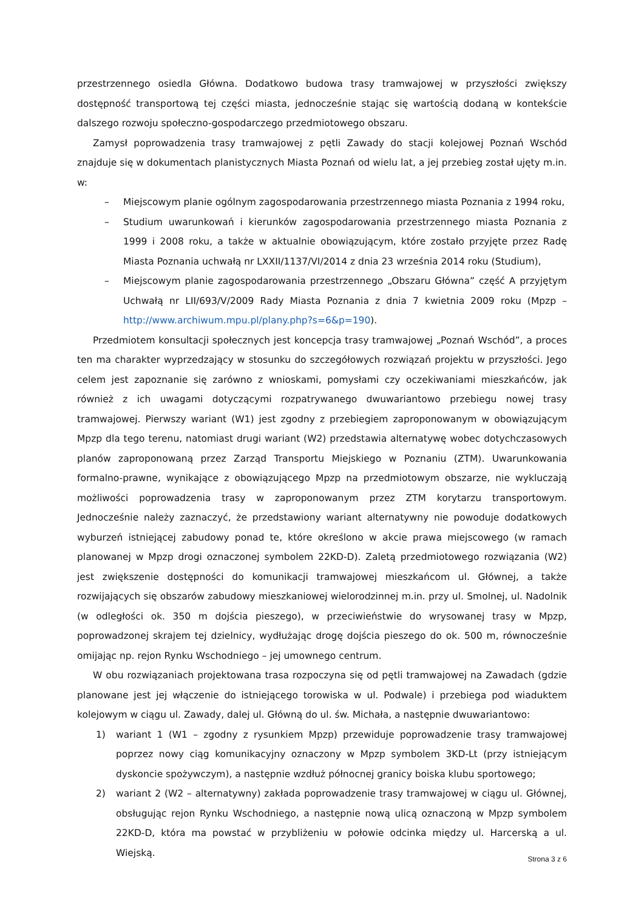przestrzennego osiedla Główna. Dodatkowo budowa trasy tramwajowej w przyszłości zwiększy dostępność transportową tej części miasta, jednocześnie stając się wartością dodaną w kontekście dalszego rozwoju społeczno-gospodarczego przedmiotowego obszaru.
Zamysł poprowadzenia trasy tramwajowej z pętli Zawady do stacji kolejowej Poznań Wschód znajduje się w dokumentach planistycznych Miasta Poznań od wielu lat, a jej przebieg został ujęty m.in. w:
– Miejscowym planie ogólnym zagospodarowania przestrzennego miasta Poznania z 1994 roku,
– Studium uwarunkowań i kierunków zagospodarowania przestrzennego miasta Poznania z 1999 i 2008 roku, a także w aktualnie obowiązującym, które zostało przyjęte przez Radę Miasta Poznania uchwałą nr LXXII/1137/VI/2014 z dnia 23 września 2014 roku (Studium),
– Miejscowym planie zagospodarowania przestrzennego „Obszaru Główna” część A przyjętym Uchwałą nr LII/693/V/2009 Rady Miasta Poznania z dnia 7 kwietnia 2009 roku (Mpzp – http://www.archiwum.mpu.pl/plany.php?s=6&p=190).
Przedmiotem konsultacji społecznych jest koncepcja trasy tramwajowej „Poznań Wschód”, a proces ten ma charakter wyprzedzający w stosunku do szczegółowych rozwiązań projektu w przyszłości. Jego celem jest zapoznanie się zarówno z wnioskami, pomysłami czy oczekiwaniami mieszkańców, jak również z ich uwagami dotyczącymi rozpatrywanego dwuwariantowo przebiegu nowej trasy tramwajowej. Pierwszy wariant (W1) jest zgodny z przebiegiem zaproponowanym w obowiązującym Mpzp dla tego terenu, natomiast drugi wariant (W2) przedstawia alternatywę wobec dotychczasowych planów zaproponowaną przez Zarząd Transportu Miejskiego w Poznaniu (ZTM). Uwarunkowania formalno-prawne, wynikające z obowiązującego Mpzp na przedmiotowym obszarze, nie wykluczają możliwości poprowadzenia trasy w zaproponowanym przez ZTM korytarzu transportowym. Jednocześnie należy zaznaczyć, że przedstawiony wariant alternatywny nie powoduje dodatkowych wyburzeń istniejącej zabudowy ponad te, które określono w akcie prawa miejscowego (w ramach planowanej w Mpzp drogi oznaczonej symbolem 22KD-D). Zaletą przedmiotowego rozwiązania (W2) jest zwiększenie dostępności do komunikacji tramwajowej mieszkańcom ul. Głównej, a także rozwijających się obszarów zabudowy mieszkaniowej wielorodzinnej m.in. przy ul. Smolnej, ul. Nadolnik (w odległości ok. 350 m dojścia pieszego), w przeciwieństwie do wrysowanej trasy w Mpzp, poprowadzonej skrajem tej dzielnicy, wydłużając drogę dojścia pieszego do ok. 500 m, równocześnie omijając np. rejon Rynku Wschodniego – jej umownego centrum.
W obu rozwiązaniach projektowana trasa rozpoczyna się od pętli tramwajowej na Zawadach (gdzie planowane jest jej włączenie do istniejącego torowiska w ul. Podwale) i przebiega pod wiaduktem kolejowym w ciągu ul. Zawady, dalej ul. Główną do ul. św. Michała, a następnie dwuwariantowo:
1) wariant 1 (W1 – zgodny z rysunkiem Mpzp) przewiduje poprowadzenie trasy tramwajowej poprzez nowy ciąg komunikacyjny oznaczony w Mpzp symbolem 3KD-Lt (przy istniejącym dyskoncie spożywczym), a następnie wzdłuż północnej granicy boiska klubu sportowego;
2) wariant 2 (W2 – alternatywny) zakłada poprowadzenie trasy tramwajowej w ciągu ul. Głównej, obsługując rejon Rynku Wschodniego, a następnie nową ulicą oznaczoną w Mpzp symbolem 22KD-D, która ma powstać w przybliżeniu w połowie odcinka między ul. Harcerską a ul. Wiejską.
Strona 3 z 6